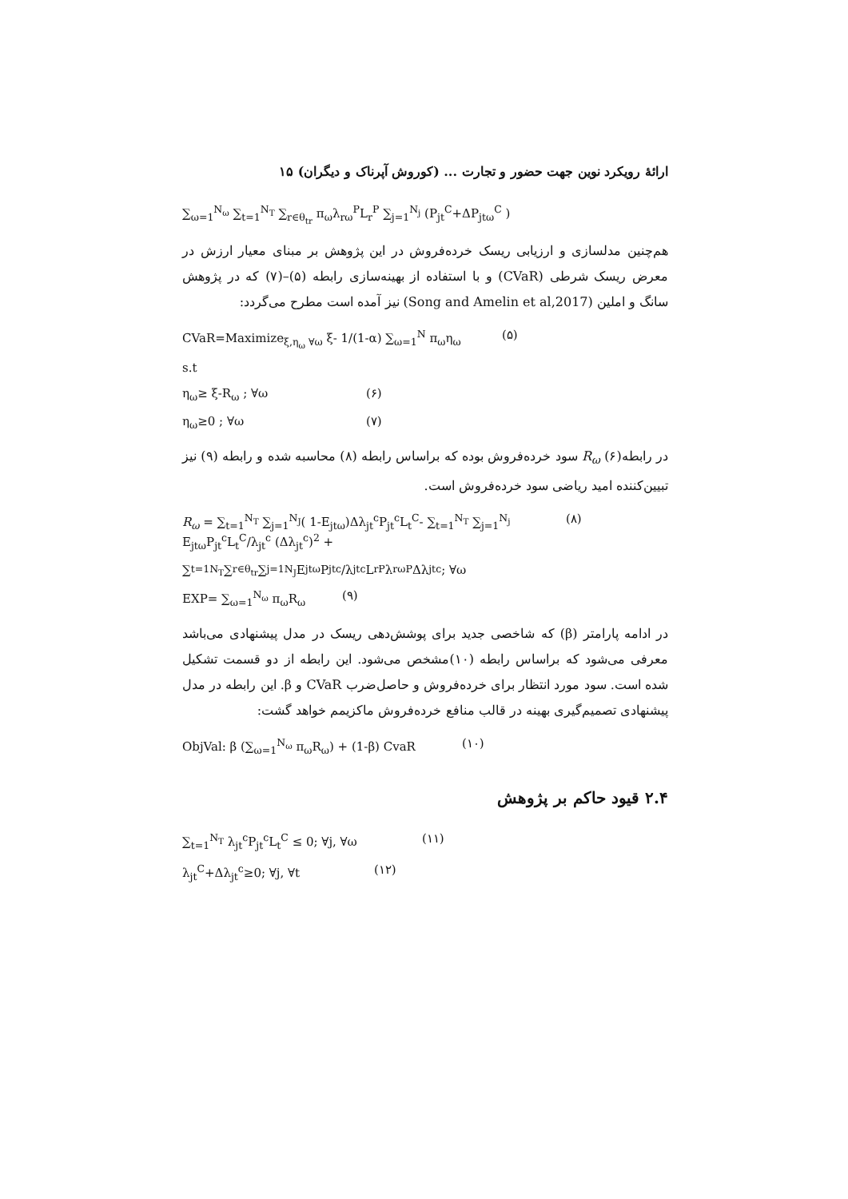ارائهٔ رویکرد نوین جهت حضور و تجارت ... (کوروش آپرناک و دیگران) ۱۵
∑<sub>ω=1</sub><sup>N<sub>ω</sub></sup> ∑<sub>t=1</sub><sup>N<sub>T</sub></sup> ∑<sub>r∈θ<sub>tr</sub></sub> π<sub>ω</sub>λ<sub>rω</sub><sup>P</sup>L<sub>r</sub><sup>P</sup> ∑<sub>j=1</sub><sup>N<sub>j</sub></sup> (P<sub>jt</sub><sup>C</sup>+ΔP<sub>jtω</sub><sup>C</sup> )
هم‌چنین مدلسازی و ارزیابی ریسک خرده‌فروش در این پژوهش بر مبنای معیار ارزش در معرض ریسک شرطی (CVaR) و با استفاده از بهینه‌سازی رابطه (۵)–(۷) که در پژوهش سانگ و املین (Song and Amelin et al,2017) نیز آمده است مطرح می‌گردد:
CVaR=Maximize<sub>ξ,η<sub>ω</sub> ∀ω</sub> ξ- 1/(1-α) ∑<sub>ω=1</sub><sup>N</sup> π<sub>ω</sub>η<sub>ω</sub> (۵)
s.t
η<sub>ω</sub>≥ ξ-R<sub>ω</sub> ; ∀ω (۶)
η<sub>ω</sub>≥0 ; ∀ω (۷)
در رابطه(۶) R<sub>ω</sub> سود خرده‌فروش بوده که براساس رابطه (۸) محاسبه شده و رابطه (۹) نیز تبیین‌کننده امید ریاضی سود خرده‌فروش است.
R<sub>ω</sub> = ∑<sub>t=1</sub><sup>N<sub>T</sub></sup> ∑<sub>j=1</sub><sup>N<sub>J</sub></sup>( 1-E<sub>jtω</sub>)Δλ<sub>jt</sub><sup>c</sup>P<sub>jt</sub><sup>c</sup>L<sub>t</sub><sup>C</sup>- ∑<sub>t=1</sub><sup>N<sub>T</sub></sup> ∑<sub>j=1</sub><sup>N<sub>j</sub></sup> E<sub>jtω</sub>P<sub>jt</sub><sup>c</sup>L<sub>t</sub><sup>C</sup>/λ<sub>jt</sub><sup>c</sup> (Δλ<sub>jt</sub><sup>c</sup>)<sup>2</sup> + (۸)
∑<sub>t=1</sub><sup>N<sub>T</sub></sup> ∑<sub>r∈θ<sub>tr</sub></sub> ∑<sub>j=1</sub><sup>N<sub>J</sub></sup> E<sub>jtω</sub>P<sub>jt</sub><sup>c</sup>/λ<sub>jt</sub><sup>c</sup> L<sub>r</sub><sup>P</sup>λ<sub>rω</sub><sup>P</sup>Δλ<sub>jt</sub><sup>c</sup>; ∀ω
EXP= ∑<sub>ω=1</sub><sup>N<sub>ω</sub></sup> π<sub>ω</sub>R<sub>ω</sub> (۹)
در ادامه پارامتر (β) که شاخصی جدید برای پوشش‌دهی ریسک در مدل پیشنهادی می‌باشد معرفی می‌شود که براساس رابطه (۱۰)مشخص می‌شود. این رابطه از دو قسمت تشکیل شده است. سود مورد انتظار برای خرده‌فروش و حاصل‌ضرب CVaR و β. این رابطه در مدل پیشنهادی تصمیم‌گیری بهینه در قالب منافع خرده‌فروش ماکزیمم خواهد گشت:
ObjVal: β (∑<sub>ω=1</sub><sup>N<sub>ω</sub></sup> π<sub>ω</sub>R<sub>ω</sub>) + (1-β) CvaR (۱۰)
۲.۴ قیود حاکم بر پژوهش
∑<sub>t=1</sub><sup>N<sub>T</sub></sup> λ<sub>jt</sub><sup>c</sup>P<sub>jt</sub><sup>c</sup>L<sub>t</sub><sup>C</sup> ≤ 0; ∀j, ∀ω (۱۱)
λ<sub>jt</sub><sup>C</sup>+Δλ<sub>jt</sub><sup>c</sup>≥0; ∀j, ∀t (۱۲)